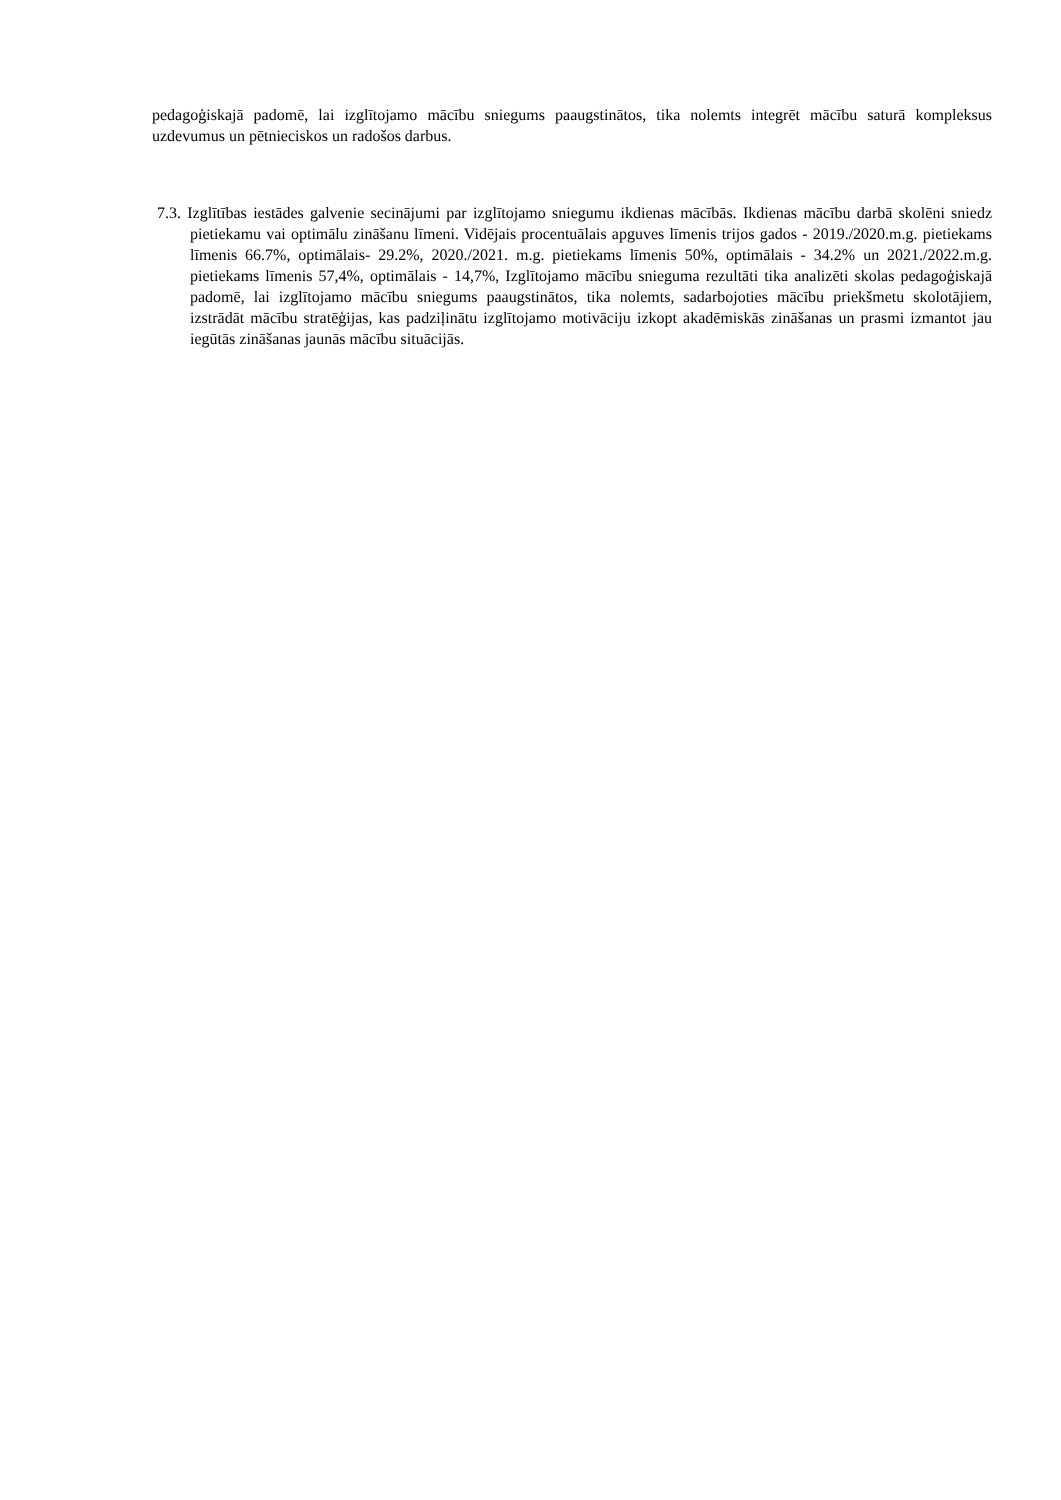pedagoģiskajā padomē, lai izglītojamo mācību sniegums paaugstinātos, tika nolemts integrēt mācību saturā kompleksus uzdevumus un pētnieciskos un radošos darbus.
7.3. Izglītības iestādes galvenie secinājumi par izglītojamo sniegumu ikdienas mācībās. Ikdienas mācību darbā skolēni sniedz pietiekamu vai optimālu zināšanu līmeni. Vidējais procentuālais apguves līmenis trijos gados - 2019./2020.m.g. pietiekams līmenis 66.7%, optimālais- 29.2%, 2020./2021. m.g. pietiekams līmenis 50%, optimālais - 34.2% un 2021./2022.m.g. pietiekams līmenis 57,4%, optimālais - 14,7%, Izglītojamo mācību snieguma rezultāti tika analizēti skolas pedagoģiskajā padomē, lai izglītojamo mācību sniegums paaugstinātos, tika nolemts, sadarbojoties mācību priekšmetu skolotājiem, izstrādāt mācību stratēģijas, kas padziļinātu izglītojamo motivāciju izkopt akadēmiskās zināšanas un prasmi izmantot jau iegūtās zināšanas jaunās mācību situācijās.